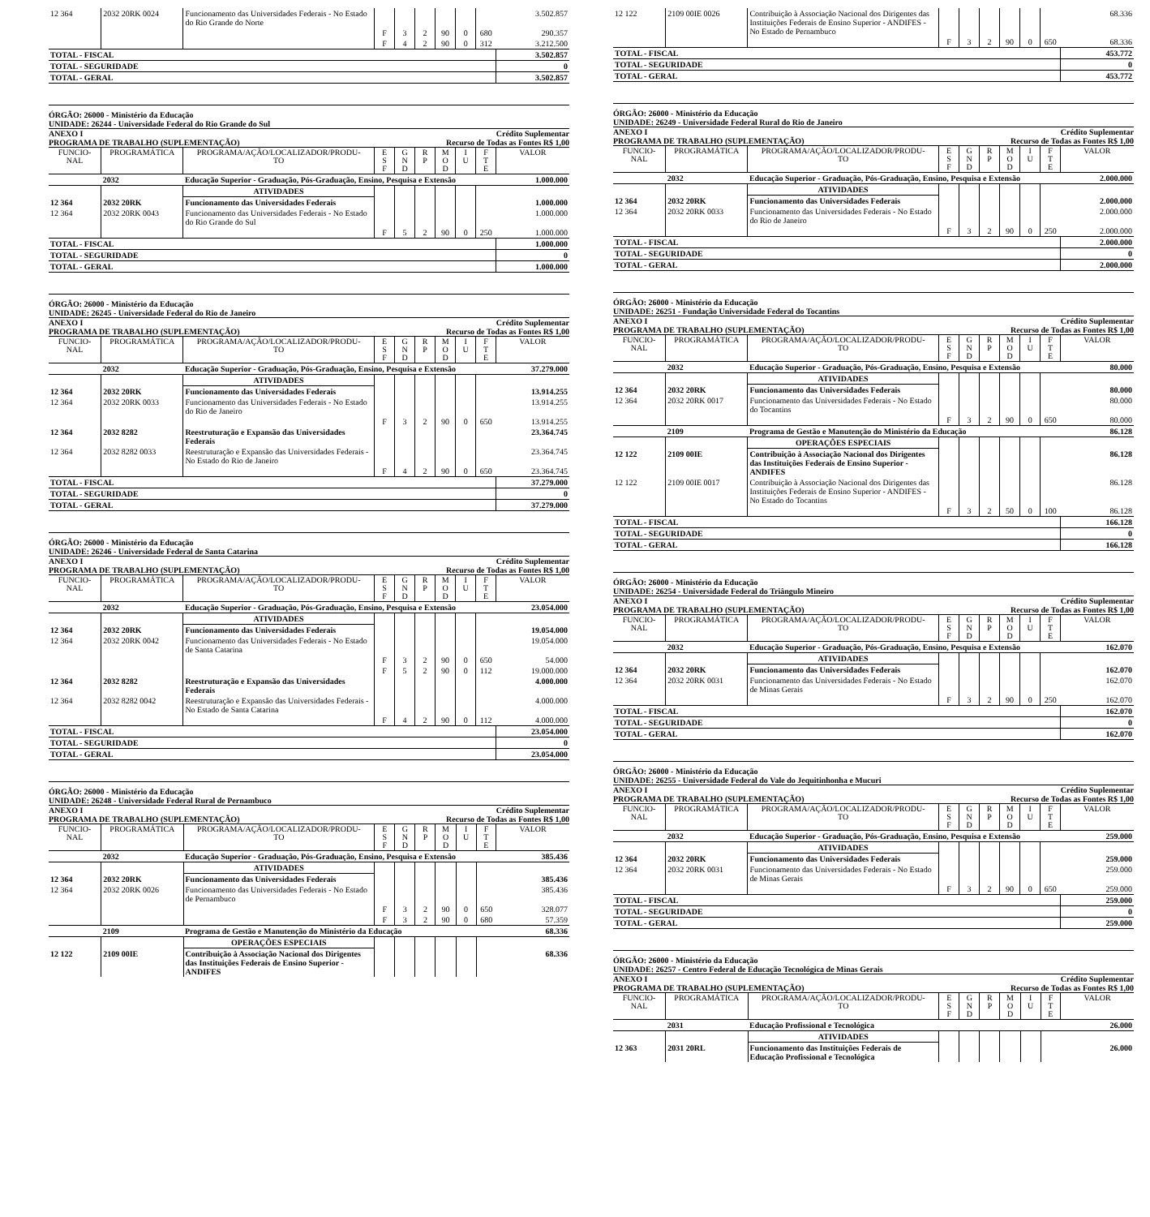| 12 364 | 2032 20RK 0024 | Funcionamento das Universidades Federais - No Estado do Rio Grande do Norte | | | | | | | 3.502.857 |
| | | | F | 3 | 2 | 90 | 0 | 680 | 290.357 |
| | | | F | 4 | 2 | 90 | 0 | 312 | 3.212.500 |
| TOTAL - FISCAL | | | | | | | | | 3.502.857 |
| TOTAL - SEGURIDADE | | | | | | | | | 0 |
| TOTAL - GERAL | | | | | | | | | 3.502.857 |
ÓRGÃO: 26000 - Ministério da Educação
UNIDADE: 26244 - Universidade Federal do Rio Grande do Sul
ANEXO I Crédito Suplementar
PROGRAMA DE TRABALHO (SUPLEMENTAÇÃO) Recurso de Todas as Fontes R$ 1,00
| FUNCIO- NAL | PROGRAMÁTICA | PROGRAMA/AÇÃO/LOCALIZADOR/PRODU- TO | E S F | G N D | R P | M O D | I U | F T E | VALOR |
| --- | --- | --- | --- | --- | --- | --- | --- | --- | --- |
| | 2032 | Educação Superior - Graduação, Pós-Graduação, Ensino, Pesquisa e Extensão | | | | | | | 1.000.000 |
| | | ATIVIDADES | | | | | | | |
| 12 364 | 2032 20RK | Funcionamento das Universidades Federais | | | | | | | 1.000.000 |
| 12 364 | 2032 20RK 0043 | Funcionamento das Universidades Federais - No Estado do Rio Grande do Sul | | | | | | | 1.000.000 |
| | | | F | 5 | 2 | 90 | 0 | 250 | 1.000.000 |
| TOTAL - FISCAL | | | | | | | | | 1.000.000 |
| TOTAL - SEGURIDADE | | | | | | | | | 0 |
| TOTAL - GERAL | | | | | | | | | 1.000.000 |
ÓRGÃO: 26000 - Ministério da Educação
UNIDADE: 26245 - Universidade Federal do Rio de Janeiro
ANEXO I Crédito Suplementar
PROGRAMA DE TRABALHO (SUPLEMENTAÇÃO) Recurso de Todas as Fontes R$ 1,00
| FUNCIO- NAL | PROGRAMÁTICA | PROGRAMA/AÇÃO/LOCALIZADOR/PRODU- TO | E S F | G N D | R P | M O D | I U | F T E | VALOR |
| --- | --- | --- | --- | --- | --- | --- | --- | --- | --- |
| | 2032 | Educação Superior - Graduação, Pós-Graduação, Ensino, Pesquisa e Extensão | | | | | | | 37.279.000 |
| | | ATIVIDADES | | | | | | | |
| 12 364 | 2032 20RK | Funcionamento das Universidades Federais | | | | | | | 13.914.255 |
| 12 364 | 2032 20RK 0033 | Funcionamento das Universidades Federais - No Estado do Rio de Janeiro | | | | | | | 13.914.255 |
| | | | F | 3 | 2 | 90 | 0 | 650 | 13.914.255 |
| 12 364 | 2032 8282 | Reestruturação e Expansão das Universidades Federais | | | | | | | 23.364.745 |
| 12 364 | 2032 8282 0033 | Reestruturação e Expansão das Universidades Federais - No Estado do Rio de Janeiro | | | | | | | 23.364.745 |
| | | | F | 4 | 2 | 90 | 0 | 650 | 23.364.745 |
| TOTAL - FISCAL | | | | | | | | | 37.279.000 |
| TOTAL - SEGURIDADE | | | | | | | | | 0 |
| TOTAL - GERAL | | | | | | | | | 37.279.000 |
ÓRGÃO: 26000 - Ministério da Educação
UNIDADE: 26246 - Universidade Federal de Santa Catarina
ANEXO I Crédito Suplementar
PROGRAMA DE TRABALHO (SUPLEMENTAÇÃO) Recurso de Todas as Fontes R$ 1,00
| FUNCIO- NAL | PROGRAMÁTICA | PROGRAMA/AÇÃO/LOCALIZADOR/PRODU- TO | E S F | G N D | R P | M O D | I U | F T E | VALOR |
| --- | --- | --- | --- | --- | --- | --- | --- | --- | --- |
| | 2032 | Educação Superior - Graduação, Pós-Graduação, Ensino, Pesquisa e Extensão | | | | | | | 23.054.000 |
| | | ATIVIDADES | | | | | | | |
| 12 364 | 2032 20RK | Funcionamento das Universidades Federais | | | | | | | 19.054.000 |
| 12 364 | 2032 20RK 0042 | Funcionamento das Universidades Federais - No Estado de Santa Catarina | | | | | | | 19.054.000 |
| | | | F | 3 | 2 | 90 | 0 | 650 | 54.000 |
| | | | F | 5 | 2 | 90 | 0 | 112 | 19.000.000 |
| 12 364 | 2032 8282 | Reestruturação e Expansão das Universidades Federais | | | | | | | 4.000.000 |
| 12 364 | 2032 8282 0042 | Reestruturação e Expansão das Universidades Federais - No Estado de Santa Catarina | | | | | | | 4.000.000 |
| | | | F | 4 | 2 | 90 | 0 | 112 | 4.000.000 |
| TOTAL - FISCAL | | | | | | | | | 23.054.000 |
| TOTAL - SEGURIDADE | | | | | | | | | 0 |
| TOTAL - GERAL | | | | | | | | | 23.054.000 |
ÓRGÃO: 26000 - Ministério da Educação
UNIDADE: 26248 - Universidade Federal Rural de Pernambuco
ANEXO I Crédito Suplementar
PROGRAMA DE TRABALHO (SUPLEMENTAÇÃO) Recurso de Todas as Fontes R$ 1,00
| FUNCIO- NAL | PROGRAMÁTICA | PROGRAMA/AÇÃO/LOCALIZADOR/PRODU- TO | E S F | G N D | R P | M O D | I U | F T E | VALOR |
| --- | --- | --- | --- | --- | --- | --- | --- | --- | --- |
| | 2032 | Educação Superior - Graduação, Pós-Graduação, Ensino, Pesquisa e Extensão | | | | | | | 385.436 |
| | | ATIVIDADES | | | | | | | |
| 12 364 | 2032 20RK | Funcionamento das Universidades Federais | | | | | | | 385.436 |
| 12 364 | 2032 20RK 0026 | Funcionamento das Universidades Federais - No Estado de Pernambuco | | | | | | | 385.436 |
| | | | F | 3 | 2 | 90 | 0 | 650 | 328.077 |
| | | | F | 3 | 2 | 90 | 0 | 680 | 57.359 |
| | 2109 | Programa de Gestão e Manutenção do Ministério da Educação | | | | | | | 68.336 |
| | | OPERAÇÕES ESPECIAIS | | | | | | | |
| 12 122 | 2109 00IE | Contribuição à Associação Nacional dos Dirigentes das Instituições Federais de Ensino Superior - ANDIFES | | | | | | | 68.336 |
| 12 122 | 2109 00IE 0026 | Contribuição à Associação Nacional dos Dirigentes das Instituições Federais de Ensino Superior - ANDIFES - No Estado de Pernambuco | | | | | | | 68.336 |
| | | | F | 3 | 2 | 90 | 0 | 650 | 68.336 |
| TOTAL - FISCAL | | | | | | | | | 453.772 |
| TOTAL - SEGURIDADE | | | | | | | | | 0 |
| TOTAL - GERAL | | | | | | | | | 453.772 |
ÓRGÃO: 26000 - Ministério da Educação
UNIDADE: 26249 - Universidade Federal Rural do Rio de Janeiro
ANEXO I Crédito Suplementar
PROGRAMA DE TRABALHO (SUPLEMENTAÇÃO) Recurso de Todas as Fontes R$ 1,00
| FUNCIO- NAL | PROGRAMÁTICA | PROGRAMA/AÇÃO/LOCALIZADOR/PRODU- TO | E S F | G N D | R P | M O D | I U | F T E | VALOR |
| --- | --- | --- | --- | --- | --- | --- | --- | --- | --- |
| | 2032 | Educação Superior - Graduação, Pós-Graduação, Ensino, Pesquisa e Extensão | | | | | | | 2.000.000 |
| | | ATIVIDADES | | | | | | | |
| 12 364 | 2032 20RK | Funcionamento das Universidades Federais | | | | | | | 2.000.000 |
| 12 364 | 2032 20RK 0033 | Funcionamento das Universidades Federais - No Estado do Rio de Janeiro | | | | | | | 2.000.000 |
| | | | F | 3 | 2 | 90 | 0 | 250 | 2.000.000 |
| TOTAL - FISCAL | | | | | | | | | 2.000.000 |
| TOTAL - SEGURIDADE | | | | | | | | | 0 |
| TOTAL - GERAL | | | | | | | | | 2.000.000 |
ÓRGÃO: 26000 - Ministério da Educação
UNIDADE: 26251 - Fundação Universidade Federal do Tocantins
ANEXO I Crédito Suplementar
PROGRAMA DE TRABALHO (SUPLEMENTAÇÃO) Recurso de Todas as Fontes R$ 1,00
| FUNCIO- NAL | PROGRAMÁTICA | PROGRAMA/AÇÃO/LOCALIZADOR/PRODU- TO | E S F | G N D | R P | M O D | I U | F T E | VALOR |
| --- | --- | --- | --- | --- | --- | --- | --- | --- | --- |
| | 2032 | Educação Superior - Graduação, Pós-Graduação, Ensino, Pesquisa e Extensão | | | | | | | 80.000 |
| | | ATIVIDADES | | | | | | | |
| 12 364 | 2032 20RK | Funcionamento das Universidades Federais | | | | | | | 80.000 |
| 12 364 | 2032 20RK 0017 | Funcionamento das Universidades Federais - No Estado do Tocantins | | | | | | | 80.000 |
| | | | F | 3 | 2 | 90 | 0 | 650 | 80.000 |
| | 2109 | Programa de Gestão e Manutenção do Ministério da Educação | | | | | | | 86.128 |
| | | OPERAÇÕES ESPECIAIS | | | | | | | |
| 12 122 | 2109 00IE | Contribuição à Associação Nacional dos Dirigentes das Instituições Federais de Ensino Superior - ANDIFES | | | | | | | 86.128 |
| 12 122 | 2109 00IE 0017 | Contribuição à Associação Nacional dos Dirigentes das Instituições Federais de Ensino Superior - ANDIFES - No Estado do Tocantins | | | | | | | 86.128 |
| | | | F | 3 | 2 | 50 | 0 | 100 | 86.128 |
| TOTAL - FISCAL | | | | | | | | | 166.128 |
| TOTAL - SEGURIDADE | | | | | | | | | 0 |
| TOTAL - GERAL | | | | | | | | | 166.128 |
ÓRGÃO: 26000 - Ministério da Educação
UNIDADE: 26254 - Universidade Federal do Triângulo Mineiro
ANEXO I Crédito Suplementar
PROGRAMA DE TRABALHO (SUPLEMENTAÇÃO) Recurso de Todas as Fontes R$ 1,00
| FUNCIO- NAL | PROGRAMÁTICA | PROGRAMA/AÇÃO/LOCALIZADOR/PRODU- TO | E S F | G N D | R P | M O D | I U | F T E | VALOR |
| --- | --- | --- | --- | --- | --- | --- | --- | --- | --- |
| | 2032 | Educação Superior - Graduação, Pós-Graduação, Ensino, Pesquisa e Extensão | | | | | | | 162.070 |
| | | ATIVIDADES | | | | | | | |
| 12 364 | 2032 20RK | Funcionamento das Universidades Federais | | | | | | | 162.070 |
| 12 364 | 2032 20RK 0031 | Funcionamento das Universidades Federais - No Estado de Minas Gerais | | | | | | | 162.070 |
| | | | F | 3 | 2 | 90 | 0 | 250 | 162.070 |
| TOTAL - FISCAL | | | | | | | | | 162.070 |
| TOTAL - SEGURIDADE | | | | | | | | | 0 |
| TOTAL - GERAL | | | | | | | | | 162.070 |
ÓRGÃO: 26000 - Ministério da Educação
UNIDADE: 26255 - Universidade Federal do Vale do Jequitinhonha e Mucuri
ANEXO I Crédito Suplementar
PROGRAMA DE TRABALHO (SUPLEMENTAÇÃO) Recurso de Todas as Fontes R$ 1,00
| FUNCIO- NAL | PROGRAMÁTICA | PROGRAMA/AÇÃO/LOCALIZADOR/PRODU- TO | E S F | G N D | R P | M O D | I U | F T E | VALOR |
| --- | --- | --- | --- | --- | --- | --- | --- | --- | --- |
| | 2032 | Educação Superior - Graduação, Pós-Graduação, Ensino, Pesquisa e Extensão | | | | | | | 259.000 |
| | | ATIVIDADES | | | | | | | |
| 12 364 | 2032 20RK | Funcionamento das Universidades Federais | | | | | | | 259.000 |
| 12 364 | 2032 20RK 0031 | Funcionamento das Universidades Federais - No Estado de Minas Gerais | | | | | | | 259.000 |
| | | | F | 3 | 2 | 90 | 0 | 650 | 259.000 |
| TOTAL - FISCAL | | | | | | | | | 259.000 |
| TOTAL - SEGURIDADE | | | | | | | | | 0 |
| TOTAL - GERAL | | | | | | | | | 259.000 |
ÓRGÃO: 26000 - Ministério da Educação
UNIDADE: 26257 - Centro Federal de Educação Tecnológica de Minas Gerais
ANEXO I Crédito Suplementar
PROGRAMA DE TRABALHO (SUPLEMENTAÇÃO) Recurso de Todas as Fontes R$ 1,00
| FUNCIO- NAL | PROGRAMÁTICA | PROGRAMA/AÇÃO/LOCALIZADOR/PRODU- TO | E S F | G N D | R P | M O D | I U | F T E | VALOR |
| --- | --- | --- | --- | --- | --- | --- | --- | --- | --- |
| | 2031 | Educação Profissional e Tecnológica | | | | | | | 26.000 |
| | | ATIVIDADES | | | | | | | |
| 12 363 | 2031 20RL | Funcionamento das Instituições Federais de Educação Profissional e Tecnológica | | | | | | | 26.000 |